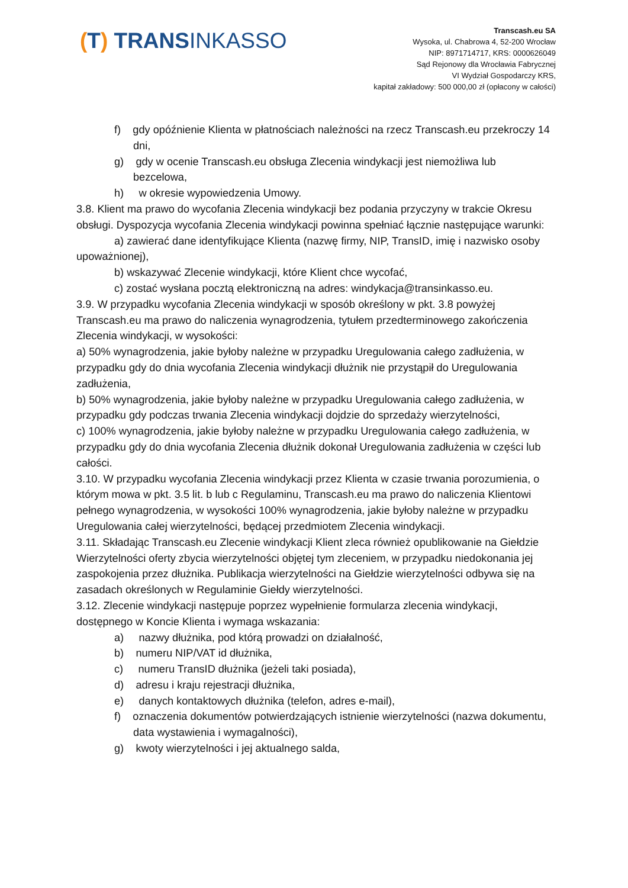(T) TRANSINKASSO
Transcash.eu SA
Wysoka, ul. Chabrowa 4, 52-200 Wrocław
NIP: 8971714717, KRS: 0000626049
Sąd Rejonowy dla Wrocławia Fabrycznej
VI Wydział Gospodarczy KRS,
kapitał zakładowy: 500 000,00 zł (opłacony w całości)
f) gdy opóźnienie Klienta w płatnościach należności na rzecz Transcash.eu przekroczy 14 dni,
g) gdy w ocenie Transcash.eu obsługa Zlecenia windykacji jest niemożliwa lub bezcelowa,
h) w okresie wypowiedzenia Umowy.
3.8. Klient ma prawo do wycofania Zlecenia windykacji bez podania przyczyny w trakcie Okresu obsługi. Dyspozycja wycofania Zlecenia windykacji powinna spełniać łącznie następujące warunki:
a) zawierać dane identyfikujące Klienta (nazwę firmy, NIP, TransID, imię i nazwisko osoby upoważnionej),
b) wskazywać Zlecenie windykacji, które Klient chce wycofać,
c) zostać wysłana pocztą elektroniczną na adres: windykacja@transinkasso.eu.
3.9. W przypadku wycofania Zlecenia windykacji w sposób określony w pkt. 3.8 powyżej Transcash.eu ma prawo do naliczenia wynagrodzenia, tytułem przedterminowego zakończenia Zlecenia windykacji, w wysokości:
a) 50% wynagrodzenia, jakie byłoby należne w przypadku Uregulowania całego zadłużenia, w przypadku gdy do dnia wycofania Zlecenia windykacji dłużnik nie przystąpił do Uregulowania zadłużenia,
b) 50% wynagrodzenia, jakie byłoby należne w przypadku Uregulowania całego zadłużenia, w przypadku gdy podczas trwania Zlecenia windykacji dojdzie do sprzedaży wierzytelności,
c) 100% wynagrodzenia, jakie byłoby należne w przypadku Uregulowania całego zadłużenia, w przypadku gdy do dnia wycofania Zlecenia dłużnik dokonał Uregulowania zadłużenia w części lub całości.
3.10. W przypadku wycofania Zlecenia windykacji przez Klienta w czasie trwania porozumienia, o którym mowa w pkt. 3.5 lit. b lub c Regulaminu, Transcash.eu ma prawo do naliczenia Klientowi pełnego wynagrodzenia, w wysokości 100% wynagrodzenia, jakie byłoby należne w przypadku Uregulowania całej wierzytelności, będącej przedmiotem Zlecenia windykacji.
3.11. Składając Transcash.eu Zlecenie windykacji Klient zleca również opublikowanie na Giełdzie Wierzytelności oferty zbycia wierzytelności objętej tym zleceniem, w przypadku niedokonania jej zaspokojenia przez dłużnika. Publikacja wierzytelności na Giełdzie wierzytelności odbywa się na zasadach określonych w Regulaminie Giełdy wierzytelności.
3.12. Zlecenie windykacji następuje poprzez wypełnienie formularza zlecenia windykacji, dostępnego w Koncie Klienta i wymaga wskazania:
a) nazwy dłużnika, pod którą prowadzi on działalność,
b) numeru NIP/VAT id dłużnika,
c) numeru TransID dłużnika (jeżeli taki posiada),
d) adresu i kraju rejestracji dłużnika,
e) danych kontaktowych dłużnika (telefon, adres e-mail),
f) oznaczenia dokumentów potwierdzających istnienie wierzytelności (nazwa dokumentu, data wystawienia i wymagalności),
g) kwoty wierzytelności i jej aktualnego salda,